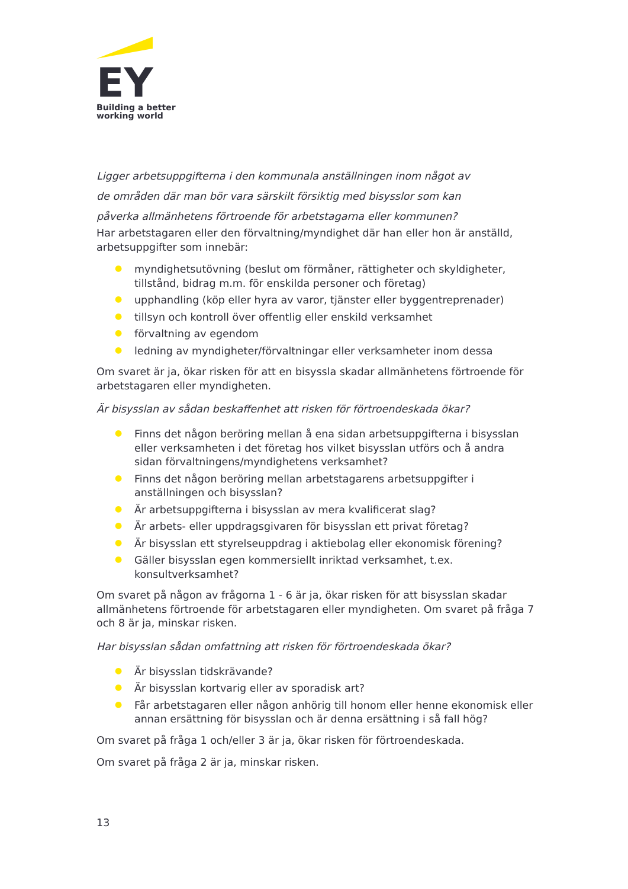EY
Building a better
working world
Ligger arbetsuppgifterna i den kommunala anställningen inom något av
de områden där man bör vara särskilt försiktig med bisysslor som kan
påverka allmänhetens förtroende för arbetstagarna eller kommunen?
Har arbetstagaren eller den förvaltning/myndighet där han eller hon är anställd, arbetsuppgifter som innebär:
● myndighetsutövning (beslut om förmåner, rättigheter och skyldigheter, tillstånd, bidrag m.m. för enskilda personer och företag)
● upphandling (köp eller hyra av varor, tjänster eller byggentreprenader)
● tillsyn och kontroll över offentlig eller enskild verksamhet
● förvaltning av egendom
● ledning av myndigheter/förvaltningar eller verksamheter inom dessa
Om svaret är ja, ökar risken för att en bisyssla skadar allmänhetens förtroende för arbetstagaren eller myndigheten.
Är bisysslan av sådan beskaffenhet att risken för förtroendeskada ökar?
● Finns det någon beröring mellan å ena sidan arbetsuppgifterna i bisysslan eller verksamheten i det företag hos vilket bisysslan utförs och å andra sidan förvaltningens/myndighetens verksamhet?
● Finns det någon beröring mellan arbetstagarens arbetsuppgifter i anställningen och bisysslan?
● Är arbetsuppgifterna i bisysslan av mera kvalificerat slag?
● Är arbets- eller uppdragsgivaren för bisysslan ett privat företag?
● Är bisysslan ett styrelseuppdrag i aktiebolag eller ekonomisk förening?
● Gäller bisysslan egen kommersiellt inriktad verksamhet, t.ex. konsultverksamhet?
Om svaret på någon av frågorna 1 - 6 är ja, ökar risken för att bisysslan skadar allmänhetens förtroende för arbetstagaren eller myndigheten. Om svaret på fråga 7 och 8 är ja, minskar risken.
Har bisysslan sådan omfattning att risken för förtroendeskada ökar?
● Är bisysslan tidskrävande?
● Är bisysslan kortvarig eller av sporadisk art?
● Får arbetstagaren eller någon anhörig till honom eller henne ekonomisk eller annan ersättning för bisysslan och är denna ersättning i så fall hög?
Om svaret på fråga 1 och/eller 3 är ja, ökar risken för förtroendeskada.
Om svaret på fråga 2 är ja, minskar risken.
13